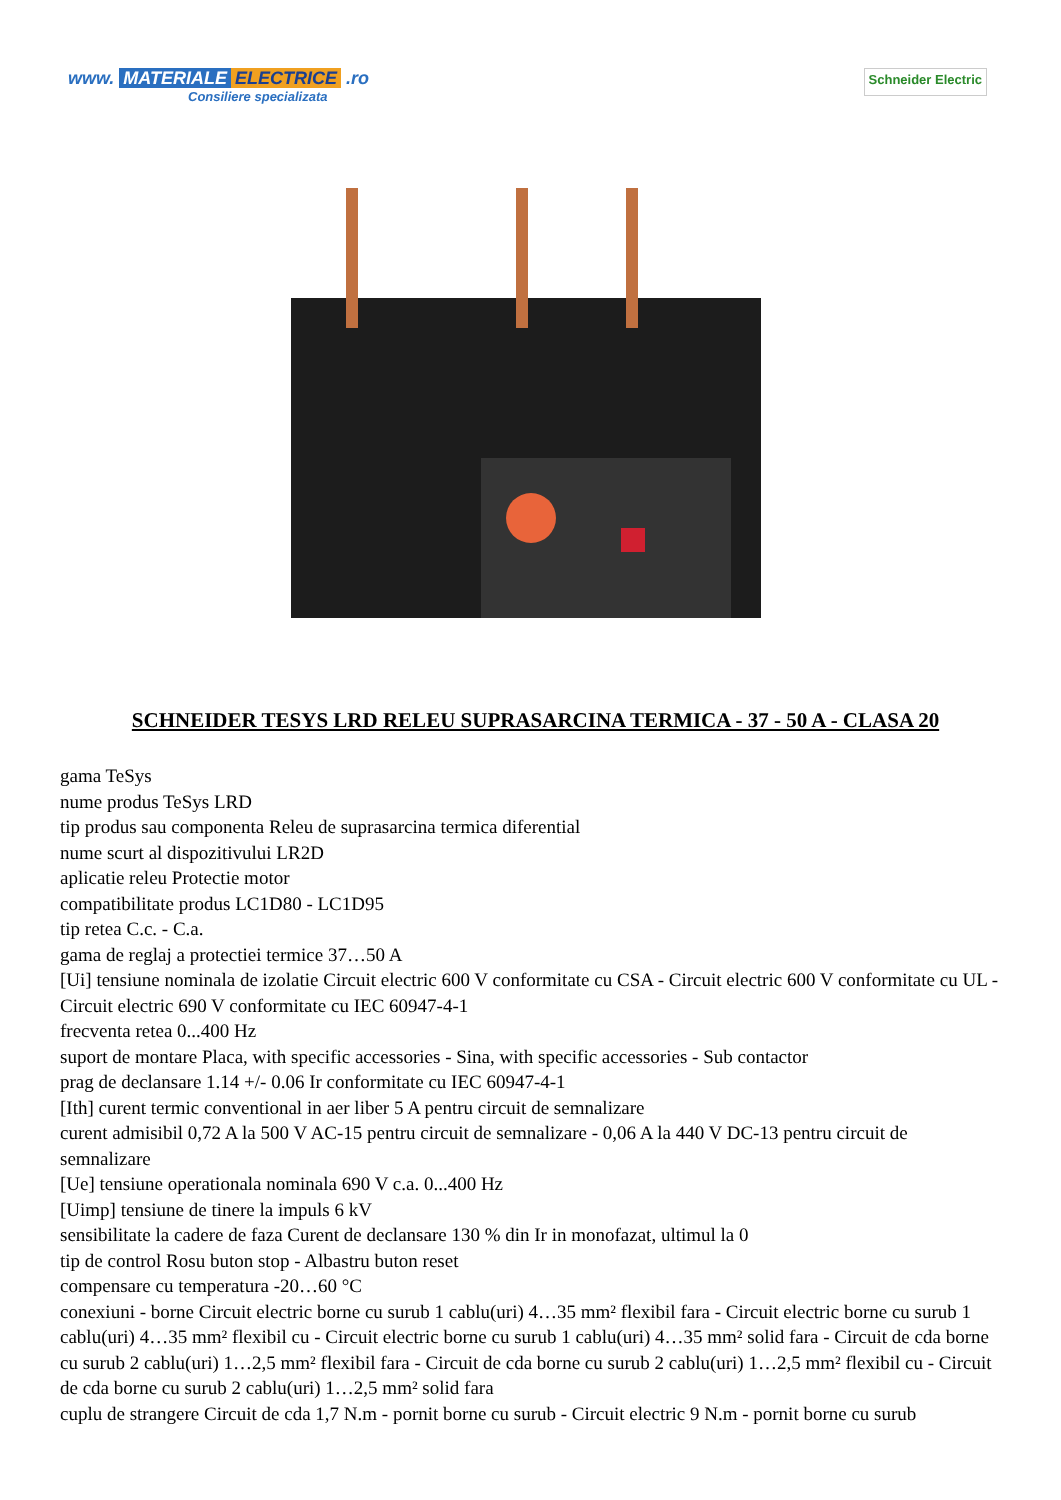www. MATERIALE ELECTRICE .ro
Consiliere specializata
Schneider Electric
SCHNEIDER TESYS LRD RELEU SUPRASARCINA TERMICA - 37 - 50 A - CLASA 20
gama TeSys
nume produs TeSys LRD
tip produs sau componenta Releu de suprasarcina termica diferential
nume scurt al dispozitivului LR2D
aplicatie releu Protectie motor
compatibilitate produs LC1D80 - LC1D95
tip retea C.c. - C.a.
gama de reglaj a protectiei termice 37…50 A
[Ui] tensiune nominala de izolatie Circuit electric 600 V conformitate cu CSA - Circuit electric 600 V conformitate cu UL - Circuit electric 690 V conformitate cu IEC 60947-4-1
frecventa retea 0...400 Hz
suport de montare Placa, with specific accessories - Sina, with specific accessories - Sub contactor
prag de declansare 1.14 +/- 0.06 Ir conformitate cu IEC 60947-4-1
[Ith] curent termic conventional in aer liber 5 A pentru circuit de semnalizare
curent admisibil 0,72 A la 500 V AC-15 pentru circuit de semnalizare - 0,06 A la 440 V DC-13 pentru circuit de semnalizare
[Ue] tensiune operationala nominala 690 V c.a. 0...400 Hz
[Uimp] tensiune de tinere la impuls 6 kV
sensibilitate la cadere de faza Curent de declansare 130 % din Ir in monofazat, ultimul la 0
tip de control Rosu buton stop - Albastru buton reset
compensare cu temperatura -20…60 °C
conexiuni - borne Circuit electric borne cu surub 1 cablu(uri) 4…35 mm² flexibil fara - Circuit electric borne cu surub 1 cablu(uri) 4…35 mm² flexibil cu - Circuit electric borne cu surub 1 cablu(uri) 4…35 mm² solid fara - Circuit de cda borne cu surub 2 cablu(uri) 1…2,5 mm² flexibil fara - Circuit de cda borne cu surub 2 cablu(uri) 1…2,5 mm² flexibil cu - Circuit de cda borne cu surub 2 cablu(uri) 1…2,5 mm² solid fara
cuplu de strangere Circuit de cda 1,7 N.m - pornit borne cu surub - Circuit electric 9 N.m - pornit borne cu surub